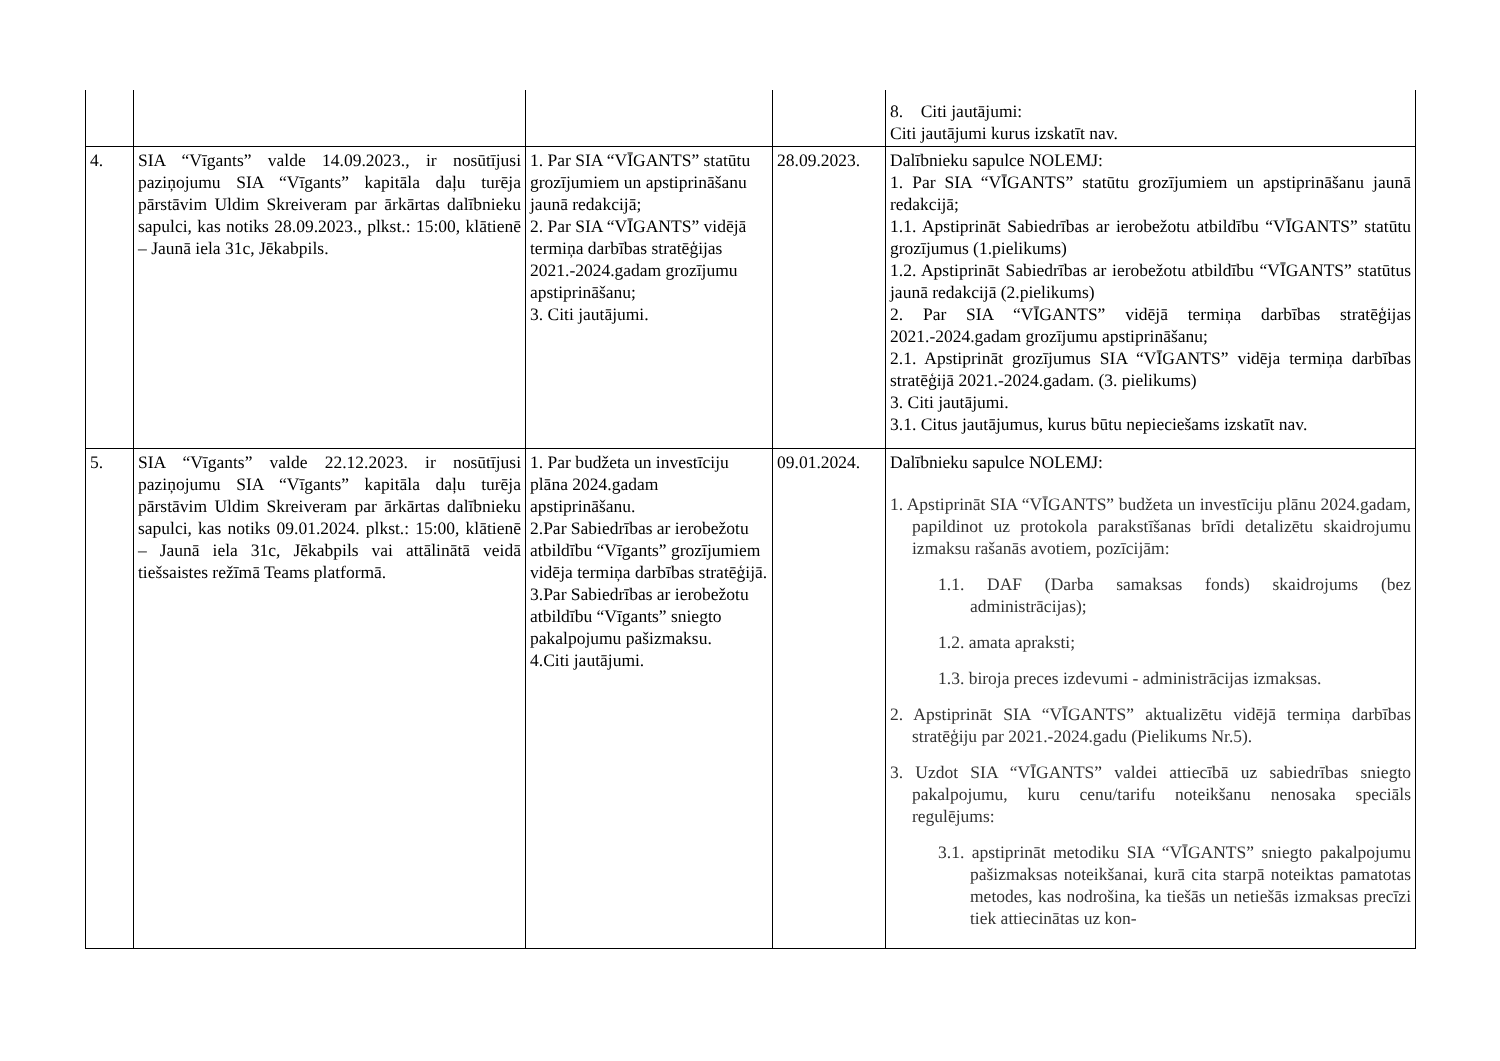| | | | | 8. Citi jautājumi: Citi jautājumi kurus izskatīt nav. |
| 4. | SIA “Vīgants” valde 14.09.2023., ir nosūtījusi paziņojumu SIA “Vīgants” kapitāla daļu turēja pārstāvim Uldim Skreiveram par ārkārtas dalībnieku sapulci, kas notiks 28.09.2023., plkst.: 15:00, klātienē – Jaunā iela 31c, Jēkabpils. | 1. Par SIA “VĪGANTS” statūtu grozījumiem un apstiprināšanu jaunā redakcijā; 2. Par SIA “VĪGANTS” vidējā termiņa darbības stratēģijas 2021.-2024.gadam grozījumu apstiprināšanu; 3. Citi jautājumi. | 28.09.2023. | Dalībnieku sapulce NOLEMJ: 1. Par SIA “VĪGANTS” statūtu grozījumiem un apstiprināšanu jaunā redakcijā; 1.1. Apstiprināt Sabiedrības ar ierobežotu atbildību “VĪGANTS” statūtu grozījumus (1.pielikums) 1.2. Apstiprināt Sabiedrības ar ierobežotu atbildību “VĪGANTS” statūtus jaunā redakcijā (2.pielikums) 2. Par SIA “VĪGANTS” vidējā termiņa darbības stratēģijas 2021.-2024.gadam grozījumu apstiprināšanu; 2.1. Apstiprināt grozījumus SIA “VĪGANTS” vidēja termiņa darbības stratēģijā 2021.-2024.gadam. (3. pielikums) 3. Citi jautājumi. 3.1. Citus jautājumus, kurus būtu nepieciešams izskatīt nav. |
| 5. | SIA “Vīgants” valde 22.12.2023. ir nosūtījusi paziņojumu SIA “Vīgants” kapitāla daļu turēja pārstāvim Uldim Skreiveram par ārkārtas dalībnieku sapulci, kas notiks 09.01.2024. plkst.: 15:00, klātienē – Jaunā iela 31c, Jēkabpils vai attālinātā veidā tiešsaistes režīmā Teams platformā. | 1. Par budžeta un investīciju plāna 2024.gadam apstiprināšanu. 2.Par Sabiedrības ar ierobežotu atbildību “Vīgants” grozījumiem vidēja termiņa darbības stratēģijā. 3.Par Sabiedrības ar ierobežotu atbildību “Vīgants” sniegto pakalpojumu pašizmaksu. 4.Citi jautājumi. | 09.01.2024. | Dalībnieku sapulce NOLEMJ: 1. Apstiprināt SIA “VĪGANTS” budžeta un investīciju plānu 2024.gadam, papildinot uz protokola parakstīšanas brīdi detalizētu skaidrojumu izmaksu rašanās avotiem, pozīcijām: 1.1. DAF (Darba samaksas fonds) skaidrojums (bez administrācijas); 1.2. amata apraksti; 1.3. biroja preces izdevumi - administrācijas izmaksas. 2. Apstiprināt SIA “VĪGANTS” aktualizētu vidējā termiņa darbības stratēģiju par 2021.-2024.gadu (Pielikums Nr.5). 3. Uzdot SIA “VĪGANTS” valdei attiecībā uz sabiedrības sniegto pakalpojumu, kuru cenu/tarifu noteikšanu nenosaka speciāls regulējums: 3.1. apstiprināt metodiku SIA “VĪGANTS” sniegto pakalpojumu pašizmaksas noteikšanai, kurā cita starpā noteiktas pamatotas metodes, kas nodrošina, ka tiešās un netiešās izmaksas precīzi tiek attiecinātas uz kon- |